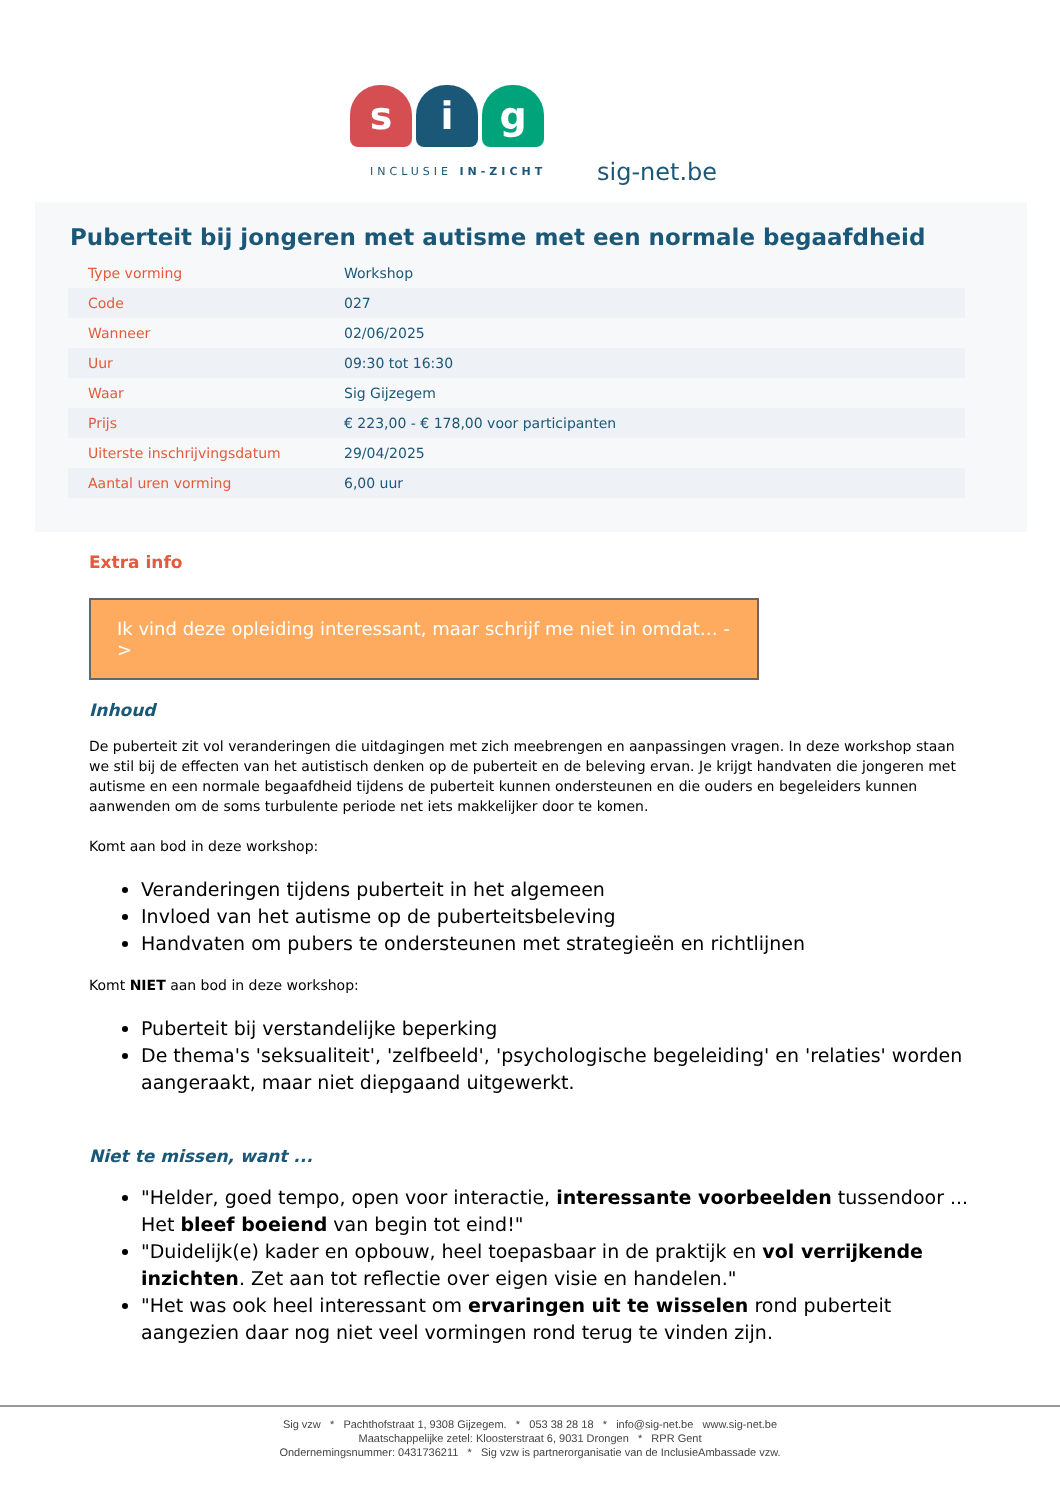s i g
INCLUSIE IN-ZICHT
sig-net.be
Puberteit bij jongeren met autisme met een normale begaafdheid
| Type vorming | Workshop |
| Code | 027 |
| Wanneer | 02/06/2025 |
| Uur | 09:30 tot 16:30 |
| Waar | Sig Gijzegem |
| Prijs | € 223,00 - € 178,00 voor participanten |
| Uiterste inschrijvingsdatum | 29/04/2025 |
| Aantal uren vorming | 6,00 uur |
Extra info
Ik vind deze opleiding interessant, maar schrijf me niet in omdat… ->
Inhoud
De puberteit zit vol veranderingen die uitdagingen met zich meebrengen en aanpassingen vragen. In deze workshop staan we stil bij de effecten van het autistisch denken op de puberteit en de beleving ervan. Je krijgt handvaten die jongeren met autisme en een normale begaafdheid tijdens de puberteit kunnen ondersteunen en die ouders en begeleiders kunnen aanwenden om de soms turbulente periode net iets makkelijker door te komen.
Komt aan bod in deze workshop:
Veranderingen tijdens puberteit in het algemeen
Invloed van het autisme op de puberteitsbeleving
Handvaten om pubers te ondersteunen met strategieën en richtlijnen
Komt NIET aan bod in deze workshop:
Puberteit bij verstandelijke beperking
De thema's 'seksualiteit', 'zelfbeeld', 'psychologische begeleiding' en 'relaties' worden aangeraakt, maar niet diepgaand uitgewerkt.
Niet te missen, want ...
"Helder, goed tempo, open voor interactie, interessante voorbeelden tussendoor ...
Het bleef boeiend van begin tot eind!"
"Duidelijk(e) kader en opbouw, heel toepasbaar in de praktijk en vol verrijkende inzichten. Zet aan tot reflectie over eigen visie en handelen."
"Het was ook heel interessant om ervaringen uit te wisselen rond puberteit aangezien daar nog niet veel vormingen rond terug te vinden zijn.
Sig vzw * Pachthofstraat 1, 9308 Gijzegem. * 053 38 28 18 * info@sig-net.be www.sig-net.be
Maatschappelijke zetel: Kloosterstraat 6, 9031 Drongen * RPR Gent
Ondernemingsnummer: 0431736211 * Sig vzw is partnerorganisatie van de InclusieAmbassade vzw.